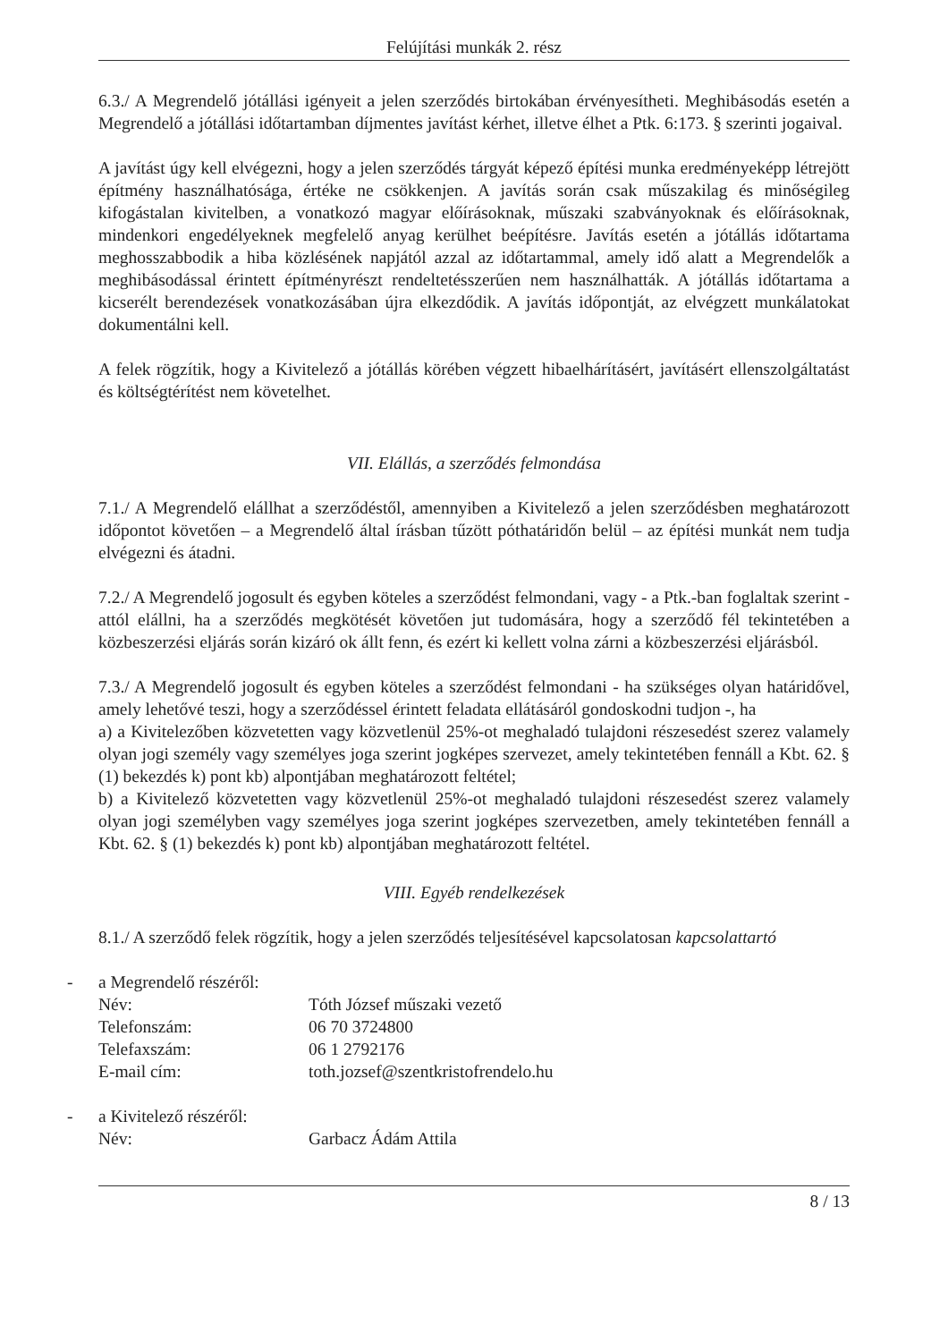Felújítási munkák 2. rész
6.3./ A Megrendelő jótállási igényeit a jelen szerződés birtokában érvényesítheti. Meghibásodás esetén a Megrendelő a jótállási időtartamban díjmentes javítást kérhet, illetve élhet a Ptk. 6:173. § szerinti jogaival.
A javítást úgy kell elvégezni, hogy a jelen szerződés tárgyát képező építési munka eredményeképp létrejött építmény használhatósága, értéke ne csökkenjen. A javítás során csak műszakilag és minőségileg kifogástalan kivitelben, a vonatkozó magyar előírásoknak, műszaki szabványoknak és előírásoknak, mindenkori engedélyeknek megfelelő anyag kerülhet beépítésre. Javítás esetén a jótállás időtartama meghosszabbodik a hiba közlésének napjától azzal az időtartammal, amely idő alatt a Megrendelők a meghibásodással érintett építményrészt rendeltetésszerűen nem használhatták. A jótállás időtartama a kicserélt berendezések vonatkozásában újra elkezdődik. A javítás időpontját, az elvégzett munkálatokat dokumentálni kell.
A felek rögzítik, hogy a Kivitelező a jótállás körében végzett hibaelhárításért, javításért ellenszolgáltatást és költségtérítést nem követelhet.
VII. Elállás, a szerződés felmondása
7.1./ A Megrendelő elállhat a szerződéstől, amennyiben a Kivitelező a jelen szerződésben meghatározott időpontot követően – a Megrendelő által írásban tűzött póthatáridőn belül – az építési munkát nem tudja elvégezni és átadni.
7.2./ A Megrendelő jogosult és egyben köteles a szerződést felmondani, vagy - a Ptk.-ban foglaltak szerint - attól elállni, ha a szerződés megkötését követően jut tudomására, hogy a szerződő fél tekintetében a közbeszerzési eljárás során kizáró ok állt fenn, és ezért ki kellett volna zárni a közbeszerzési eljárásból.
7.3./ A Megrendelő jogosult és egyben köteles a szerződést felmondani - ha szükséges olyan határidővel, amely lehetővé teszi, hogy a szerződéssel érintett feladata ellátásáról gondoskodni tudjon -, ha
a) a Kivitelezőben közvetetten vagy közvetlenül 25%-ot meghaladó tulajdoni részesedést szerez valamely olyan jogi személy vagy személyes joga szerint jogképes szervezet, amely tekintetében fennáll a Kbt. 62. § (1) bekezdés k) pont kb) alpontjában meghatározott feltétel;
b) a Kivitelező közvetetten vagy közvetlenül 25%-ot meghaladó tulajdoni részesedést szerez valamely olyan jogi személyben vagy személyes joga szerint jogképes szervezetben, amely tekintetében fennáll a Kbt. 62. § (1) bekezdés k) pont kb) alpontjában meghatározott feltétel.
VIII. Egyéb rendelkezések
8.1./ A szerződő felek rögzítik, hogy a jelen szerződés teljesítésével kapcsolatosan kapcsolattartó
- a Megrendelő részéről:
Név: Tóth József műszaki vezető
Telefonszám: 06 70 3724800
Telefaxszám: 06 1 2792176
E-mail cím: toth.jozsef@szentkristofrendelo.hu
- a Kivitelező részéről:
Név: Garbacz Ádám Attila
8 / 13